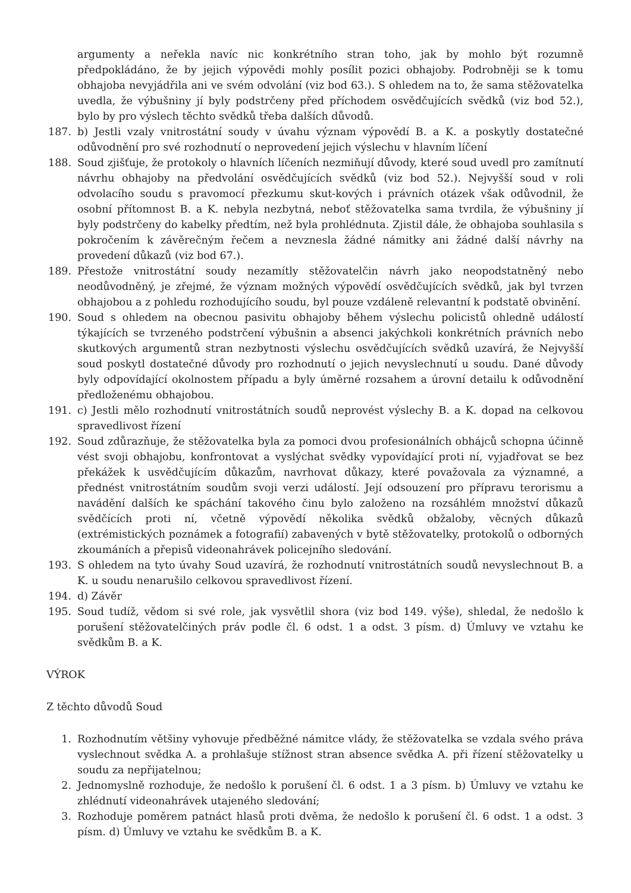argumenty a neřekla navíc nic konkrétního stran toho, jak by mohlo být rozumně předpokládáno, že by jejich výpovědi mohly posílit pozici obhajoby. Podrobněji se k tomu obhajoba nevyjádřila ani ve svém odvolání (viz bod 63.). S ohledem na to, že sama stěžovatelka uvedla, že výbušniny jí byly podstrčeny před příchodem osvědčujících svědků (viz bod 52.), bylo by pro výslech těchto svědků třeba dalších důvodů.
187. b) Jestli vzaly vnitrostátní soudy v úvahu význam výpovědí B. a K. a poskytly dostatečné odůvodnění pro své rozhodnutí o neprovedení jejich výslechu v hlavním líčení
188. Soud zjišťuje, že protokoly o hlavních líčeních nezmiňují důvody, které soud uvedl pro zamítnutí návrhu obhajoby na předvolání osvědčujících svědků (viz bod 52.). Nejvyšší soud v roli odvolacího soudu s pravomocí přezkumu skut-kových i právních otázek však odůvodnil, že osobní přítomnost B. a K. nebyla nezbytná, neboť stěžovatelka sama tvrdila, že výbušniny jí byly podstrčeny do kabelky předtím, než byla prohlédnuta. Zjistil dále, že obhajoba souhlasila s pokročením k závěrečným řečem a nevznesla žádné námitky ani žádné další návrhy na provedení důkazů (viz bod 67.).
189. Přestože vnitrostátní soudy nezamítly stěžovatelčin návrh jako neopodstatněný nebo neodůvodněný, je zřejmé, že význam možných výpovědí osvědčujících svědků, jak byl tvrzen obhajobou a z pohledu rozhodujícího soudu, byl pouze vzdáleně relevantní k podstatě obvinění.
190. Soud s ohledem na obecnou pasivitu obhajoby během výslechu policistů ohledně událostí týkajících se tvrzeného podstrčení výbušnin a absenci jakýchkoli konkrétních právních nebo skutkových argumentů stran nezbytnosti výslechu osvědčujících svědků uzavírá, že Nejvyšší soud poskytl dostatečné důvody pro rozhodnutí o jejich nevyslechnutí u soudu. Dané důvody byly odpovídající okolnostem případu a byly úměrné rozsahem a úrovní detailu k odůvodnění předloženému obhajobou.
191. c) Jestli mělo rozhodnutí vnitrostátních soudů neprovést výslechy B. a K. dopad na celkovou spravedlivost řízení
192. Soud zdůrazňuje, že stěžovatelka byla za pomoci dvou profesionálních obhájců schopna účinně vést svoji obhajobu, konfrontovat a vyslýchat svědky vypovídající proti ní, vyjadřovat se bez překážek k usvědčujícím důkazům, navrhovat důkazy, které považovala za významné, a přednést vnitrostátním soudům svoji verzi událostí. Její odsouzení pro přípravu terorismu a navádění dalších ke spáchání takového činu bylo založeno na rozsáhlém množství důkazů svědčících proti ní, včetně výpovědí několika svědků obžaloby, věcných důkazů (extrémistických poznámek a fotografií) zabavených v bytě stěžovatelky, protokolů o odborných zkoumáních a přepisů videonahrávek policejního sledování.
193. S ohledem na tyto úvahy Soud uzavírá, že rozhodnutí vnitrostátních soudů nevyslechnout B. a K. u soudu nenarušilo celkovou spravedlivost řízení.
194. d) Závěr
195. Soud tudíž, vědom si své role, jak vysvětlil shora (viz bod 149. výše), shledal, že nedošlo k porušení stěžovatelčiných práv podle čl. 6 odst. 1 a odst. 3 písm. d) Úmluvy ve vztahu ke svědkům B. a K.
VÝROK
Z těchto důvodů Soud
1. Rozhodnutím většiny vyhovuje předběžné námitce vlády, že stěžovatelka se vzdala svého práva vyslechnout svědka A. a prohlašuje stížnost stran absence svědka A. při řízení stěžovatelky u soudu za nepřijatelnou;
2. Jednomyslně rozhoduje, že nedošlo k porušení čl. 6 odst. 1 a 3 písm. b) Úmluvy ve vztahu ke zhlédnutí videonahrávek utajeného sledování;
3. Rozhoduje poměrem patnáct hlasů proti dvěma, že nedošlo k porušení čl. 6 odst. 1 a odst. 3 písm. d) Úmluvy ve vztahu ke svědkům B. a K.